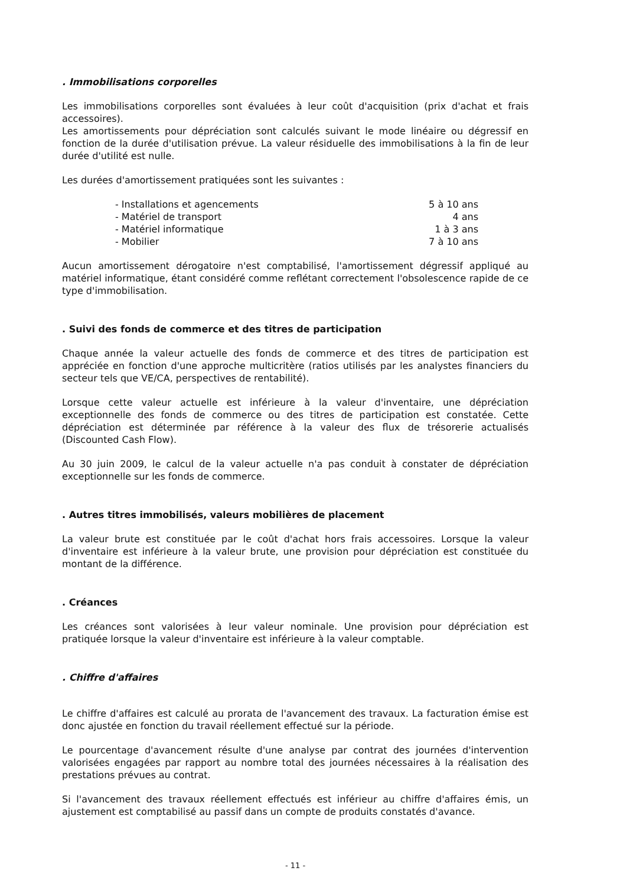. Immobilisations corporelles
Les immobilisations corporelles sont évaluées à leur coût d'acquisition (prix d'achat et frais accessoires).
Les amortissements pour dépréciation sont calculés suivant le mode linéaire ou dégressif en fonction de la durée d'utilisation prévue. La valeur résiduelle des immobilisations à la fin de leur durée d'utilité est nulle.
Les durées d'amortissement pratiquées sont les suivantes :
| - Installations et agencements | 5 à 10 ans |
| - Matériel de transport | 4 ans |
| - Matériel informatique | 1 à 3 ans |
| - Mobilier | 7 à 10 ans |
Aucun amortissement dérogatoire n'est comptabilisé, l'amortissement dégressif appliqué au matériel informatique, étant considéré comme reflétant correctement l'obsolescence rapide de ce type d'immobilisation.
. Suivi des fonds de commerce et des titres de participation
Chaque année la valeur actuelle des fonds de commerce et des titres de participation est appréciée en fonction d'une approche multicritère (ratios utilisés par les analystes financiers du secteur tels que VE/CA, perspectives de rentabilité).
Lorsque cette valeur actuelle est inférieure à la valeur d'inventaire, une dépréciation exceptionnelle des fonds de commerce ou des titres de participation est constatée. Cette dépréciation est déterminée par référence à la valeur des flux de trésorerie actualisés (Discounted Cash Flow).
Au 30 juin 2009, le calcul de la valeur actuelle n'a pas conduit à constater de dépréciation exceptionnelle sur les fonds de commerce.
. Autres titres immobilisés, valeurs mobilières de placement
La valeur brute est constituée par le coût d'achat hors frais accessoires. Lorsque la valeur d'inventaire est inférieure à la valeur brute, une provision pour dépréciation est constituée du montant de la différence.
. Créances
Les créances sont valorisées à leur valeur nominale. Une provision pour dépréciation est pratiquée lorsque la valeur d'inventaire est inférieure à la valeur comptable.
. Chiffre d'affaires
Le chiffre d'affaires est calculé au prorata de l'avancement des travaux. La facturation émise est donc ajustée en fonction du travail réellement effectué sur la période.
Le pourcentage d'avancement résulte d'une analyse par contrat des journées d'intervention valorisées engagées par rapport au nombre total des journées nécessaires à la réalisation des prestations prévues au contrat.
Si l'avancement des travaux réellement effectués est inférieur au chiffre d'affaires émis, un ajustement est comptabilisé au passif dans un compte de produits constatés d'avance.
- 11 -